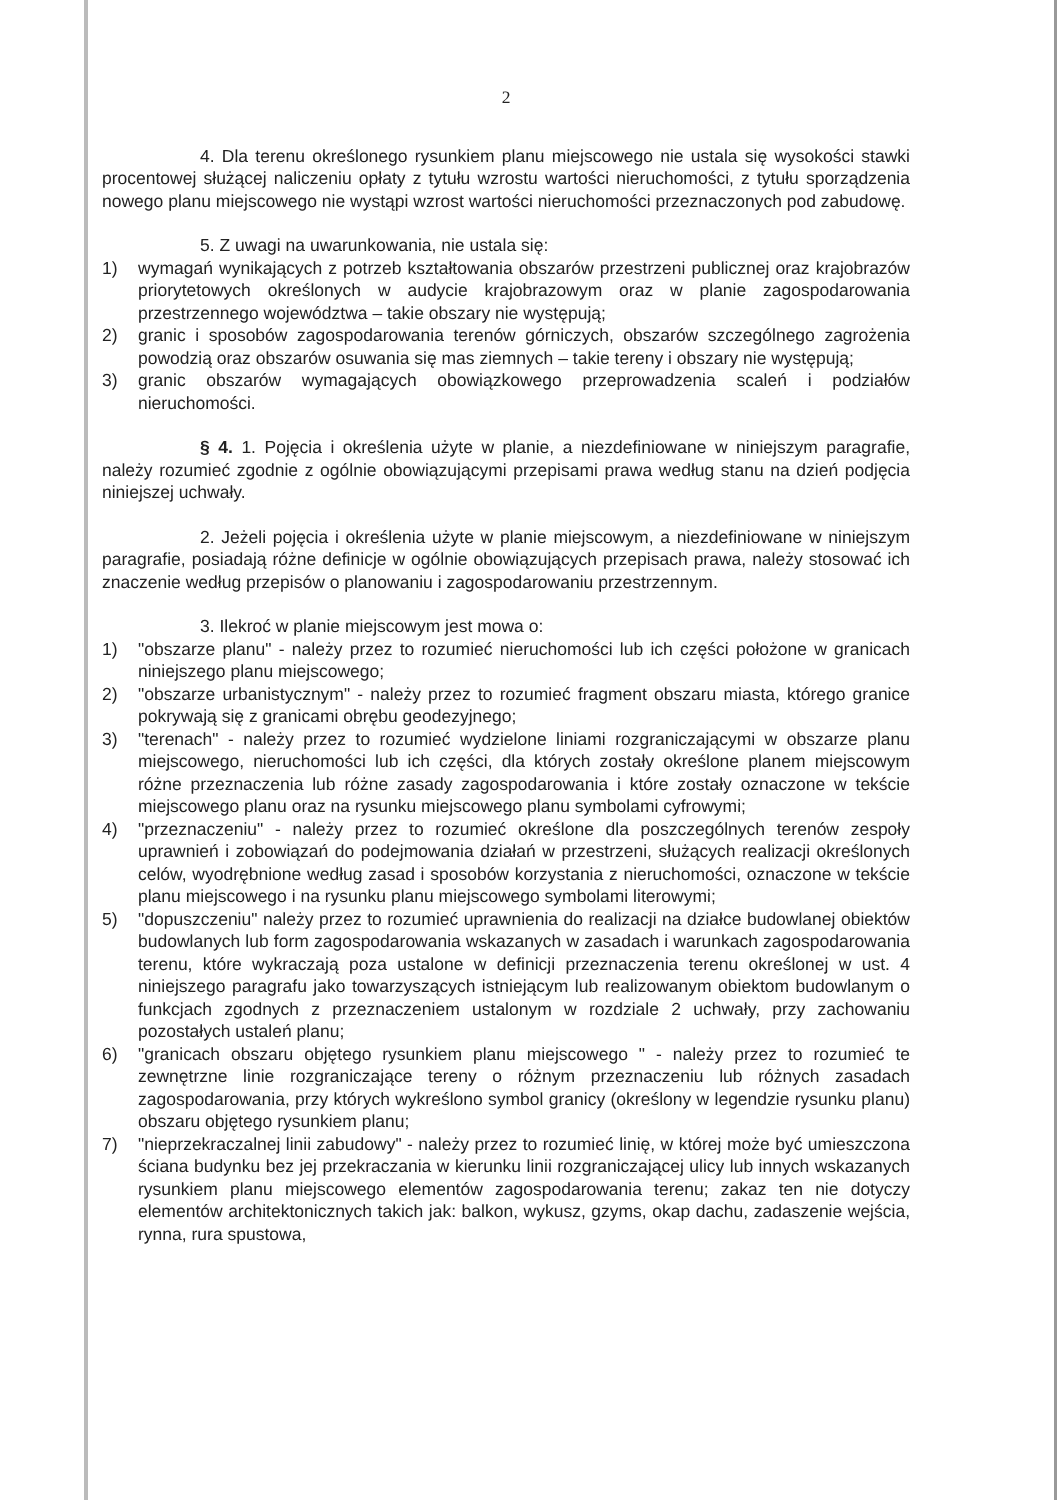2
4. Dla terenu określonego rysunkiem planu miejscowego nie ustala się wysokości stawki procentowej służącej naliczeniu opłaty z tytułu wzrostu wartości nieruchomości, z tytułu sporządzenia nowego planu miejscowego nie wystąpi wzrost wartości nieruchomości przeznaczonych pod zabudowę.
5. Z uwagi na uwarunkowania, nie ustala się:
1) wymagań wynikających z potrzeb kształtowania obszarów przestrzeni publicznej oraz krajobrazów priorytetowych określonych w audycie krajobrazowym oraz w planie zagospodarowania przestrzennego województwa – takie obszary nie występują;
2) granic i sposobów zagospodarowania terenów górniczych, obszarów szczególnego zagrożenia powodzią oraz obszarów osuwania się mas ziemnych – takie tereny i obszary nie występują;
3) granic obszarów wymagających obowiązkowego przeprowadzenia scaleń i podziałów nieruchomości.
§ 4. 1. Pojęcia i określenia użyte w planie, a niezdefiniowane w niniejszym paragrafie, należy rozumieć zgodnie z ogólnie obowiązującymi przepisami prawa według stanu na dzień podjęcia niniejszej uchwały.
2. Jeżeli pojęcia i określenia użyte w planie miejscowym, a niezdefiniowane w niniejszym paragrafie, posiadają różne definicje w ogólnie obowiązujących przepisach prawa, należy stosować ich znaczenie według przepisów o planowaniu i zagospodarowaniu przestrzennym.
3. Ilekroć w planie miejscowym jest mowa o:
1) "obszarze planu" - należy przez to rozumieć nieruchomości lub ich części położone w granicach niniejszego planu miejscowego;
2) "obszarze urbanistycznym" - należy przez to rozumieć fragment obszaru miasta, którego granice pokrywają się z granicami obrębu geodezyjnego;
3) "terenach" - należy przez to rozumieć wydzielone liniami rozgraniczającymi w obszarze planu miejscowego, nieruchomości lub ich części, dla których zostały określone planem miejscowym różne przeznaczenia lub różne zasady zagospodarowania i które zostały oznaczone w tekście miejscowego planu oraz na rysunku miejscowego planu symbolami cyfrowymi;
4) "przeznaczeniu" - należy przez to rozumieć określone dla poszczególnych terenów zespoły uprawnień i zobowiązań do podejmowania działań w przestrzeni, służących realizacji określonych celów, wyodrębnione według zasad i sposobów korzystania z nieruchomości, oznaczone w tekście planu miejscowego i na rysunku planu miejscowego symbolami literowymi;
5) "dopuszczeniu" należy przez to rozumieć uprawnienia do realizacji na działce budowlanej obiektów budowlanych lub form zagospodarowania wskazanych w zasadach i warunkach zagospodarowania terenu, które wykraczają poza ustalone w definicji przeznaczenia terenu określonej w ust. 4 niniejszego paragrafu jako towarzyszących istniejącym lub realizowanym obiektom budowlanym o funkcjach zgodnych z przeznaczeniem ustalonym w rozdziale 2 uchwały, przy zachowaniu pozostałych ustaleń planu;
6) "granicach obszaru objętego rysunkiem planu miejscowego " - należy przez to rozumieć te zewnętrzne linie rozgraniczające tereny o różnym przeznaczeniu lub różnych zasadach zagospodarowania, przy których wykreślono symbol granicy (określony w legendzie rysunku planu) obszaru objętego rysunkiem planu;
7) "nieprzekraczalnej linii zabudowy" - należy przez to rozumieć linię, w której może być umieszczona ściana budynku bez jej przekraczania w kierunku linii rozgraniczającej ulicy lub innych wskazanych rysunkiem planu miejscowego elementów zagospodarowania terenu; zakaz ten nie dotyczy elementów architektonicznych takich jak: balkon, wykusz, gzyms, okap dachu, zadaszenie wejścia, rynna, rura spustowa,